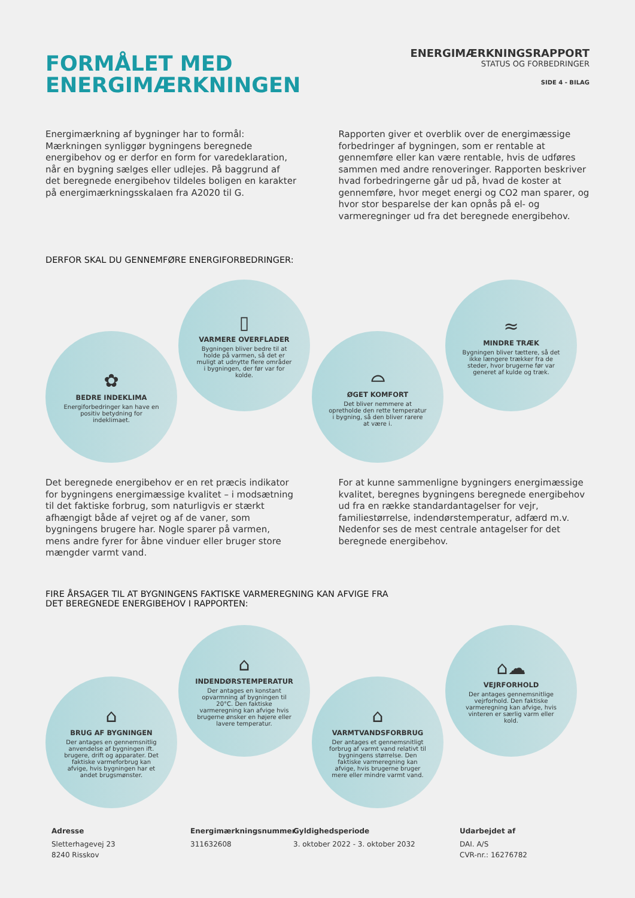FORMÅLET MED
ENERGIMÆRKNINGEN
ENERGIMÆRKNINGSRAPPORT
STATUS OG FORBEDRINGER
SIDE 4 - BILAG
Energimærkning af bygninger har to formål: Mærkningen synliggør bygningens beregnede energibehov og er derfor en form for varedeklaration, når en bygning sælges eller udlejes. På baggrund af det beregnede energibehov tildeles boligen en karakter på energimærkningsskalaen fra A2020 til G.
Rapporten giver et overblik over de energimæssige forbedringer af bygningen, som er rentable at gennemføre eller kan være rentable, hvis de udføres sammen med andre renoveringer. Rapporten beskriver hvad forbedringerne går ud på, hvad de koster at gennemføre, hvor meget energi og CO2 man sparer, og hvor stor besparelse der kan opnås på el- og varmeregninger ud fra det beregnede energibehov.
DERFOR SKAL DU GENNEMFØRE ENERGIFORBEDRINGER:
✿
BEDRE INDEKLIMA
Energiforbedringer kan have en positiv betydning for indeklimaet.
▯
VARMERE OVERFLADER
Bygningen bliver bedre til at holde på varmen, så det er muligt at udnytte flere områder i bygningen, der før var for kolde.
⌓
ØGET KOMFORT
Det bliver nemmere at opretholde den rette temperatur i bygning, så den bliver rarere at være i.
≈
MINDRE TRÆK
Bygningen bliver tættere, så det ikke længere trækker fra de steder, hvor brugerne før var generet af kulde og træk.
Det beregnede energibehov er en ret præcis indikator for bygningens energimæssige kvalitet – i modsætning til det faktiske forbrug, som naturligvis er stærkt afhængigt både af vejret og af de vaner, som bygningens brugere har. Nogle sparer på varmen, mens andre fyrer for åbne vinduer eller bruger store mængder varmt vand.
For at kunne sammenligne bygningers energimæssige kvalitet, beregnes bygningens beregnede energibehov ud fra en række standardantagelser for vejr, familiestørrelse, indendørstemperatur, adfærd m.v. Nedenfor ses de mest centrale antagelser for det beregnede energibehov.
FIRE ÅRSAGER TIL AT BYGNINGENS FAKTISKE VARMEREGNING KAN AFVIGE FRA
DET BEREGNEDE ENERGIBEHOV I RAPPORTEN:
⌂
BRUG AF BYGNINGEN
Der antages en gennemsnitlig anvendelse af bygningen ift. brugere, drift og apparater. Det faktiske varmeforbrug kan afvige, hvis bygningen har et andet brugsmønster.
⌂
INDENDØRSTEMPERATUR
Der antages en konstant opvarmning af bygningen til 20°C. Den faktiske varmeregning kan afvige hvis brugerne ønsker en højere eller lavere temperatur.
⌂
VARMTVANDSFORBRUG
Der antages et gennemsnitligt forbrug af varmt vand relativt til bygningens størrelse. Den faktiske varmeregning kan afvige, hvis brugerne bruger mere eller mindre varmt vand.
⌂☁
VEJRFORHOLD
Der antages gennemsnitlige vejrforhold. Den faktiske varmeregning kan afvige, hvis vinteren er særlig varm eller kold.
Adresse
Sletterhagevej 23
8240 Risskov
Energimærkningsnummer
311632608
Gyldighedsperiode
3. oktober 2022 - 3. oktober 2032
Udarbejdet af
DAI. A/S
CVR-nr.: 16276782